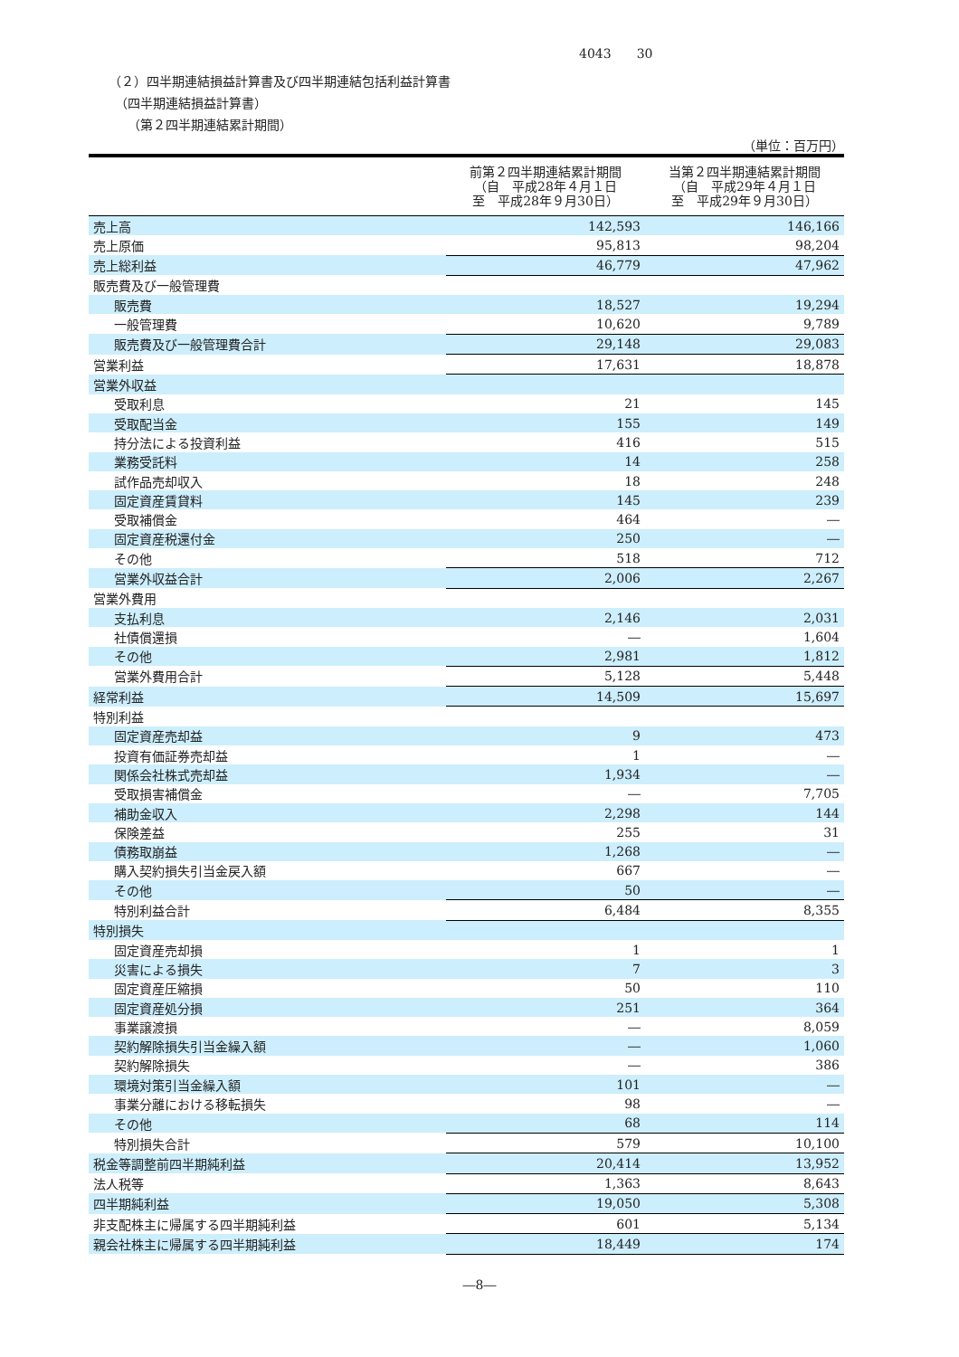4043　　30
（２）四半期連結損益計算書及び四半期連結包括利益計算書
　（四半期連結損益計算書）
　　（第２四半期連結累計期間）
（単位：百万円）
| | 前第２四半期連結累計期間 （自 平成28年４月１日 至 平成28年９月30日） | 当第２四半期連結累計期間 （自 平成29年４月１日 至 平成29年９月30日） |
| --- | --- | --- |
| 売上高 | 142,593 | 146,166 |
| 売上原価 | 95,813 | 98,204 |
| 売上総利益 | 46,779 | 47,962 |
| 販売費及び一般管理費 | | |
| 販売費 | 18,527 | 19,294 |
| 一般管理費 | 10,620 | 9,789 |
| 販売費及び一般管理費合計 | 29,148 | 29,083 |
| 営業利益 | 17,631 | 18,878 |
| 営業外収益 | | |
| 受取利息 | 21 | 145 |
| 受取配当金 | 155 | 149 |
| 持分法による投資利益 | 416 | 515 |
| 業務受託料 | 14 | 258 |
| 試作品売却収入 | 18 | 248 |
| 固定資産賃貸料 | 145 | 239 |
| 受取補償金 | 464 | ― |
| 固定資産税還付金 | 250 | ― |
| その他 | 518 | 712 |
| 営業外収益合計 | 2,006 | 2,267 |
| 営業外費用 | | |
| 支払利息 | 2,146 | 2,031 |
| 社債償還損 | ― | 1,604 |
| その他 | 2,981 | 1,812 |
| 営業外費用合計 | 5,128 | 5,448 |
| 経常利益 | 14,509 | 15,697 |
| 特別利益 | | |
| 固定資産売却益 | 9 | 473 |
| 投資有価証券売却益 | 1 | ― |
| 関係会社株式売却益 | 1,934 | ― |
| 受取損害補償金 | ― | 7,705 |
| 補助金収入 | 2,298 | 144 |
| 保険差益 | 255 | 31 |
| 債務取崩益 | 1,268 | ― |
| 購入契約損失引当金戻入額 | 667 | ― |
| その他 | 50 | ― |
| 特別利益合計 | 6,484 | 8,355 |
| 特別損失 | | |
| 固定資産売却損 | 1 | 1 |
| 災害による損失 | 7 | 3 |
| 固定資産圧縮損 | 50 | 110 |
| 固定資産処分損 | 251 | 364 |
| 事業譲渡損 | ― | 8,059 |
| 契約解除損失引当金繰入額 | ― | 1,060 |
| 契約解除損失 | ― | 386 |
| 環境対策引当金繰入額 | 101 | ― |
| 事業分離における移転損失 | 98 | ― |
| その他 | 68 | 114 |
| 特別損失合計 | 579 | 10,100 |
| 税金等調整前四半期純利益 | 20,414 | 13,952 |
| 法人税等 | 1,363 | 8,643 |
| 四半期純利益 | 19,050 | 5,308 |
| 非支配株主に帰属する四半期純利益 | 601 | 5,134 |
| 親会社株主に帰属する四半期純利益 | 18,449 | 174 |
―8―